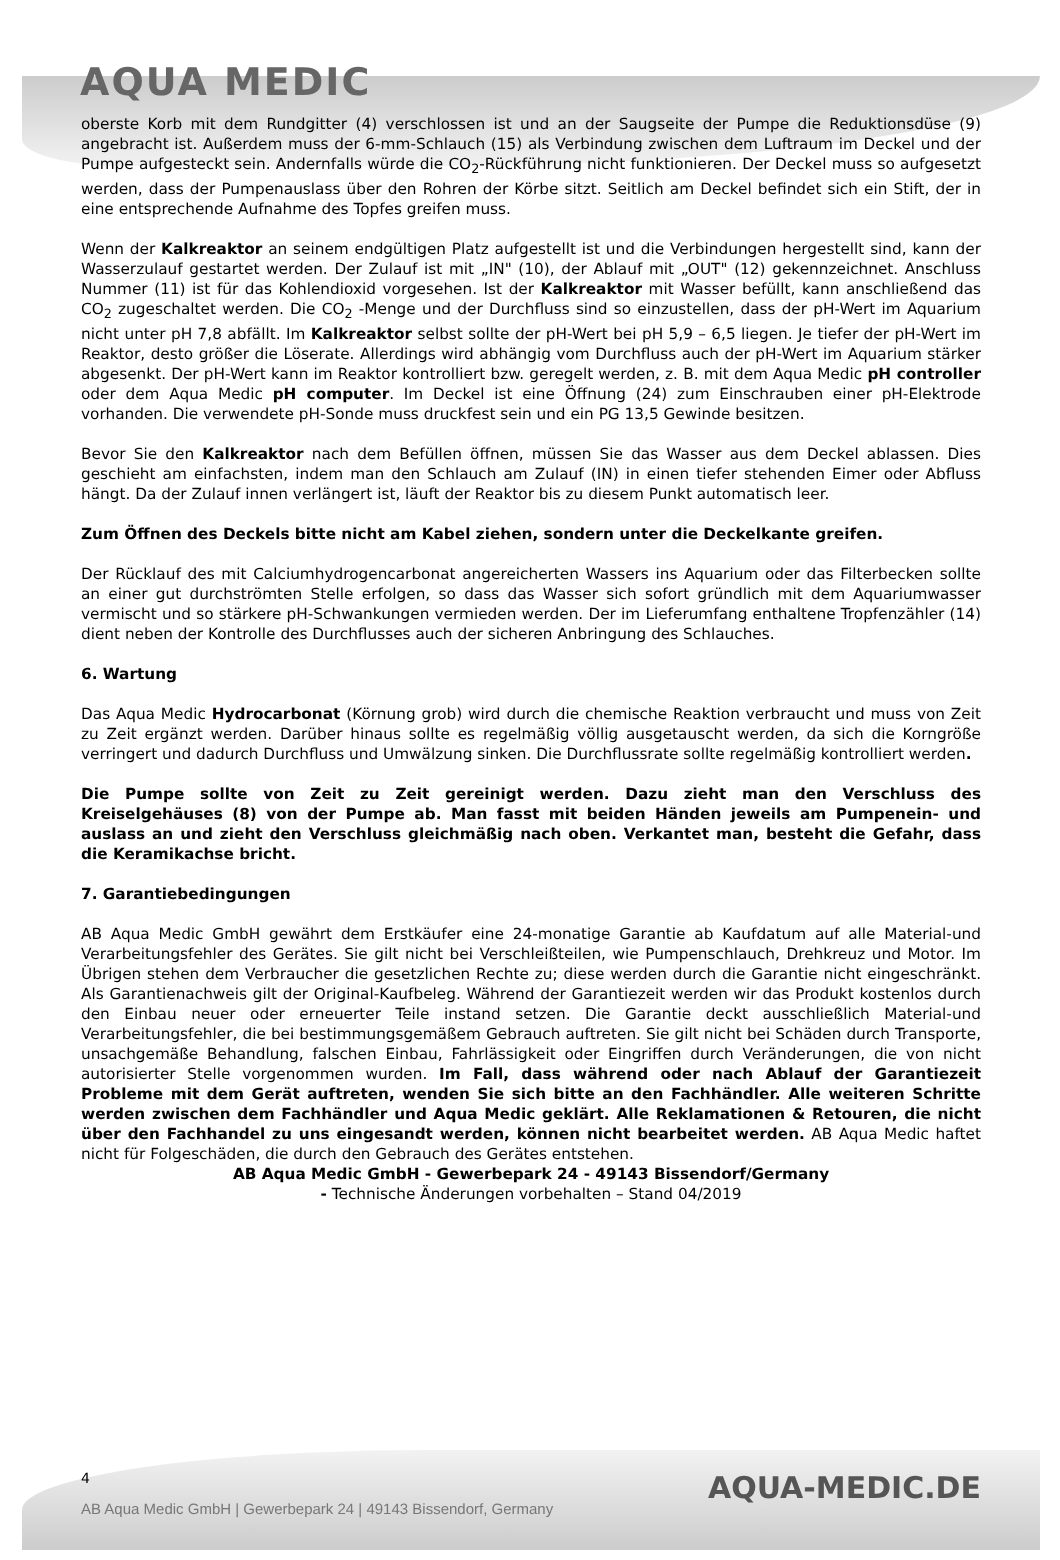AQUA MEDIC
oberste Korb mit dem Rundgitter (4) verschlossen ist und an der Saugseite der Pumpe die Reduktionsdüse (9) angebracht ist. Außerdem muss der 6-mm-Schlauch (15) als Verbindung zwischen dem Luftraum im Deckel und der Pumpe aufgesteckt sein. Andernfalls würde die CO<sub>2</sub>-Rückführung nicht funktionieren. Der Deckel muss so aufgesetzt werden, dass der Pumpenauslass über den Rohren der Körbe sitzt. Seitlich am Deckel befindet sich ein Stift, der in eine entsprechende Aufnahme des Topfes greifen muss.
Wenn der Kalkreaktor an seinem endgültigen Platz aufgestellt ist und die Verbindungen hergestellt sind, kann der Wasserzulauf gestartet werden. Der Zulauf ist mit „IN" (10), der Ablauf mit „OUT" (12) gekennzeichnet. Anschluss Nummer (11) ist für das Kohlendioxid vorgesehen. Ist der Kalkreaktor mit Wasser befüllt, kann anschließend das CO<sub>2</sub> zugeschaltet werden. Die CO<sub>2</sub> -Menge und der Durchfluss sind so einzustellen, dass der pH-Wert im Aquarium nicht unter pH 7,8 abfällt. Im Kalkreaktor selbst sollte der pH-Wert bei pH 5,9 – 6,5 liegen. Je tiefer der pH-Wert im Reaktor, desto größer die Löserate. Allerdings wird abhängig vom Durchfluss auch der pH-Wert im Aquarium stärker abgesenkt. Der pH-Wert kann im Reaktor kontrolliert bzw. geregelt werden, z. B. mit dem Aqua Medic pH controller oder dem Aqua Medic pH computer. Im Deckel ist eine Öffnung (24) zum Einschrauben einer pH-Elektrode vorhanden. Die verwendete pH-Sonde muss druckfest sein und ein PG 13,5 Gewinde besitzen.
Bevor Sie den Kalkreaktor nach dem Befüllen öffnen, müssen Sie das Wasser aus dem Deckel ablassen. Dies geschieht am einfachsten, indem man den Schlauch am Zulauf (IN) in einen tiefer stehenden Eimer oder Abfluss hängt. Da der Zulauf innen verlängert ist, läuft der Reaktor bis zu diesem Punkt automatisch leer.
Zum Öffnen des Deckels bitte nicht am Kabel ziehen, sondern unter die Deckelkante greifen.
Der Rücklauf des mit Calciumhydrogencarbonat angereicherten Wassers ins Aquarium oder das Filterbecken sollte an einer gut durchströmten Stelle erfolgen, so dass das Wasser sich sofort gründlich mit dem Aquariumwasser vermischt und so stärkere pH-Schwankungen vermieden werden. Der im Lieferumfang enthaltene Tropfenzähler (14) dient neben der Kontrolle des Durchflusses auch der sicheren Anbringung des Schlauches.
6. Wartung
Das Aqua Medic Hydrocarbonat (Körnung grob) wird durch die chemische Reaktion verbraucht und muss von Zeit zu Zeit ergänzt werden. Darüber hinaus sollte es regelmäßig völlig ausgetauscht werden, da sich die Korngröße verringert und dadurch Durchfluss und Umwälzung sinken. Die Durchflussrate sollte regelmäßig kontrolliert werden.
Die Pumpe sollte von Zeit zu Zeit gereinigt werden. Dazu zieht man den Verschluss des Kreiselgehäuses (8) von der Pumpe ab. Man fasst mit beiden Händen jeweils am Pumpenein- und auslass an und zieht den Verschluss gleichmäßig nach oben. Verkantet man, besteht die Gefahr, dass die Keramikachse bricht.
7. Garantiebedingungen
AB Aqua Medic GmbH gewährt dem Erstkäufer eine 24-monatige Garantie ab Kaufdatum auf alle Material-und Verarbeitungsfehler des Gerätes. Sie gilt nicht bei Verschleißteilen, wie Pumpenschlauch, Drehkreuz und Motor. Im Übrigen stehen dem Verbraucher die gesetzlichen Rechte zu; diese werden durch die Garantie nicht eingeschränkt. Als Garantienachweis gilt der Original-Kaufbeleg. Während der Garantiezeit werden wir das Produkt kostenlos durch den Einbau neuer oder erneuerter Teile instand setzen. Die Garantie deckt ausschließlich Material-und Verarbeitungsfehler, die bei bestimmungsgemäßem Gebrauch auftreten. Sie gilt nicht bei Schäden durch Transporte, unsachgemäße Behandlung, falschen Einbau, Fahrlässigkeit oder Eingriffen durch Veränderungen, die von nicht autorisierter Stelle vorgenommen wurden. Im Fall, dass während oder nach Ablauf der Garantiezeit Probleme mit dem Gerät auftreten, wenden Sie sich bitte an den Fachhändler. Alle weiteren Schritte werden zwischen dem Fachhändler und Aqua Medic geklärt. Alle Reklamationen & Retouren, die nicht über den Fachhandel zu uns eingesandt werden, können nicht bearbeitet werden. AB Aqua Medic haftet nicht für Folgeschäden, die durch den Gebrauch des Gerätes entstehen.
AB Aqua Medic GmbH - Gewerbepark 24 - 49143 Bissendorf/Germany
- Technische Änderungen vorbehalten – Stand 04/2019
AQUA-MEDIC.DE
4
AB Aqua Medic GmbH | Gewerbepark 24 | 49143 Bissendorf, Germany